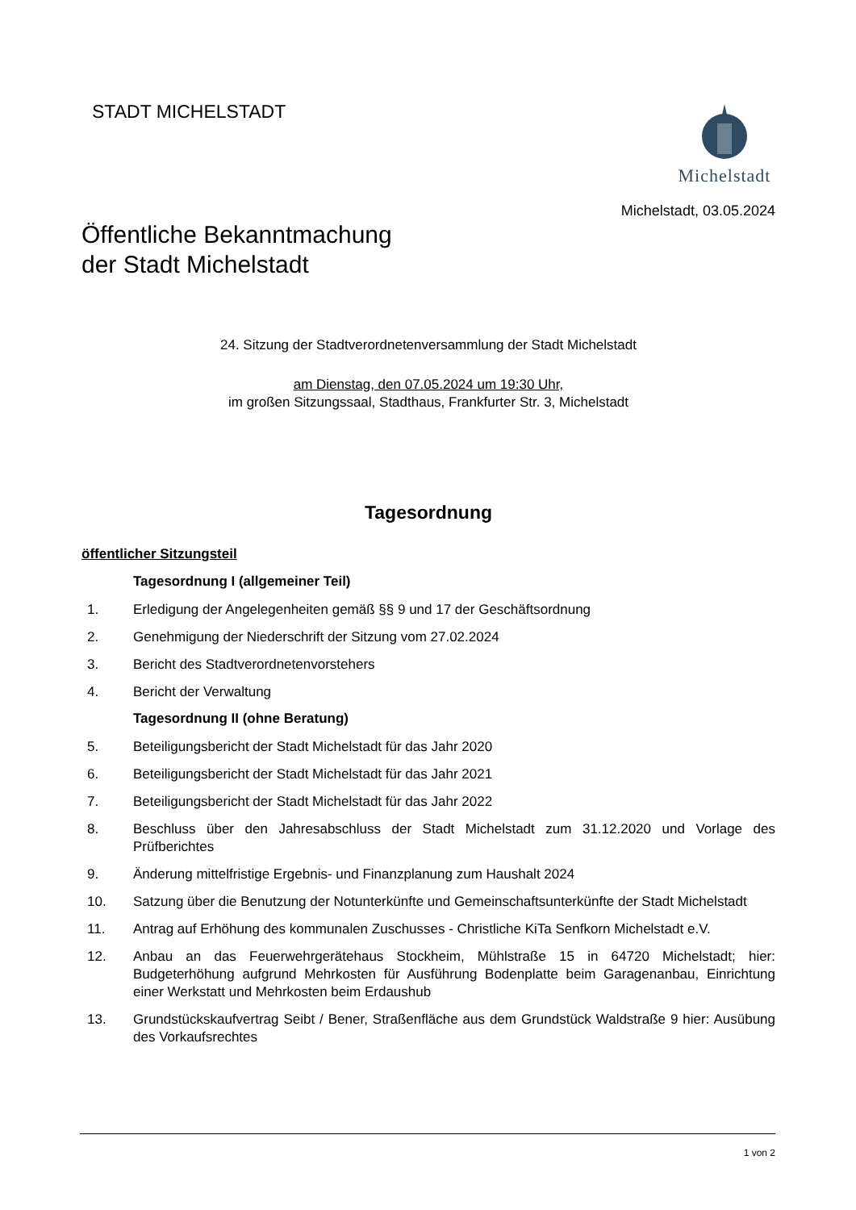STADT MICHELSTADT Michelstadt
Michelstadt, 03.05.2024
Öffentliche Bekanntmachung
der Stadt Michelstadt
24. Sitzung der Stadtverordnetenversammlung der Stadt Michelstadt
am Dienstag, den 07.05.2024 um 19:30 Uhr,
im großen Sitzungssaal, Stadthaus, Frankfurter Str. 3, Michelstadt
Tagesordnung
öffentlicher Sitzungsteil
Tagesordnung I (allgemeiner Teil)
1. Erledigung der Angelegenheiten gemäß §§ 9 und 17 der Geschäftsordnung
2. Genehmigung der Niederschrift der Sitzung vom 27.02.2024
3. Bericht des Stadtverordnetenvorstehers
4. Bericht der Verwaltung
Tagesordnung II (ohne Beratung)
5. Beteiligungsbericht der Stadt Michelstadt für das Jahr 2020
6. Beteiligungsbericht der Stadt Michelstadt für das Jahr 2021
7. Beteiligungsbericht der Stadt Michelstadt für das Jahr 2022
8. Beschluss über den Jahresabschluss der Stadt Michelstadt zum 31.12.2020 und Vorlage des Prüfberichtes
9. Änderung mittelfristige Ergebnis- und Finanzplanung zum Haushalt 2024
10. Satzung über die Benutzung der Notunterkünfte und Gemeinschaftsunterkünfte der Stadt Michelstadt
11. Antrag auf Erhöhung des kommunalen Zuschusses - Christliche KiTa Senfkorn Michelstadt e.V.
12. Anbau an das Feuerwehrgerätehaus Stockheim, Mühlstraße 15 in 64720 Michelstadt; hier: Budgeterhöhung aufgrund Mehrkosten für Ausführung Bodenplatte beim Garagenanbau, Einrichtung einer Werkstatt und Mehrkosten beim Erdaushub
13. Grundstückskaufvertrag Seibt / Bener, Straßenfläche aus dem Grundstück Waldstraße 9 hier: Ausübung des Vorkaufsrechtes
1 von 2